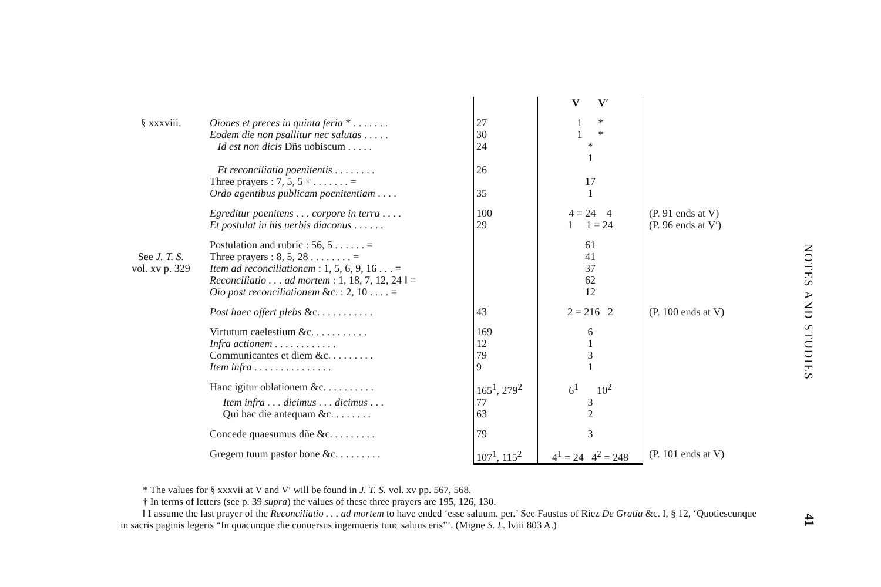| | | | V V′ | |
| § xxxviii. | Oīones et preces in quinta feria * . . . . . . . | 27 | 1 * | |
| | Eodem die non psallitur nec salutas . . . . . | 30 | 1 * | |
| | Id est non dicis Dñs uobiscum . . . . . | 24 | * | |
| | | | 1 | |
| | Et reconciliatio poenitentis . . . . . . . . | 26 | | |
| | Three prayers : 7, 5, 5 † . . . . . . . = | | 17 | |
| | Ordo agentibus publicam poenitentiam . . . . | 35 | 1 | |
| | Egreditur poenitens . . . corpore in terra . . . . | 100 | 4 = 24 4 | (P. 91 ends at V) |
| | Et postulat in his uerbis diaconus . . . . . . | 29 | 1 1 = 24 | (P. 96 ends at V′) |
| See J. T. S. vol. xv p. 329 | Postulation and rubric : 56, 5 . . . . . . = | | 61 | |
| | Three prayers : 8, 5, 28 . . . . . . . . = | | 41 | |
| | Item ad reconciliationem : 1, 5, 6, 9, 16 . . . = | | 37 | |
| | Reconciliatio . . . ad mortem : 1, 18, 7, 12, 24 ‖ = | | 62 | |
| | Oīo post reconciliationem &c. : 2, 10 . . . . = | | 12 | |
| | Post haec offert plebs &c. . . . . . . . . . . | 43 | 2 = 216 2 | (P. 100 ends at V) |
| | Virtutum caelestium &c. . . . . . . . . . . | 169 | 6 | |
| | Infra actionem . . . . . . . . . . . . | 12 | 1 | |
| | Communicantes et diem &c. . . . . . . . . | 79 | 3 | |
| | Item infra . . . . . . . . . . . . . . . | 9 | 1 | |
| | Hanc igitur oblationem &c. . . . . . . . . . | 165<sup>1</sup>, 279<sup>2</sup> | 6<sup>1</sup> 10<sup>2</sup> | |
| | Item infra . . . dicimus . . . dicimus . . . | 77 | 3 | |
| | Qui hac die antequam &c. . . . . . . . | 63 | 2 | |
| | Concede quaesumus dñe &c. . . . . . . . . | 79 | 3 | |
| | Gregem tuum pastor bone &c. . . . . . . . . | 107<sup>1</sup>, 115<sup>2</sup> | 4<sup>1</sup> = 24 4<sup>2</sup> = 248 | (P. 101 ends at V) |
* The values for § xxxvii at V and V′ will be found in J. T. S. vol. xv pp. 567, 568.
† In terms of letters (see p. 39 supra) the values of these three prayers are 195, 126, 130.
‖ I assume the last prayer of the Reconciliatio . . . ad mortem to have ended ‘esse saluum. per.’ See Faustus of Riez De Gratia &c. I, § 12, ‘Quotiescunque in sacris paginis legeris “In quacunque die conuersus ingemueris tunc saluus eris”’. (Migne S. L. lviii 803 A.)
NOTES AND STUDIES
41